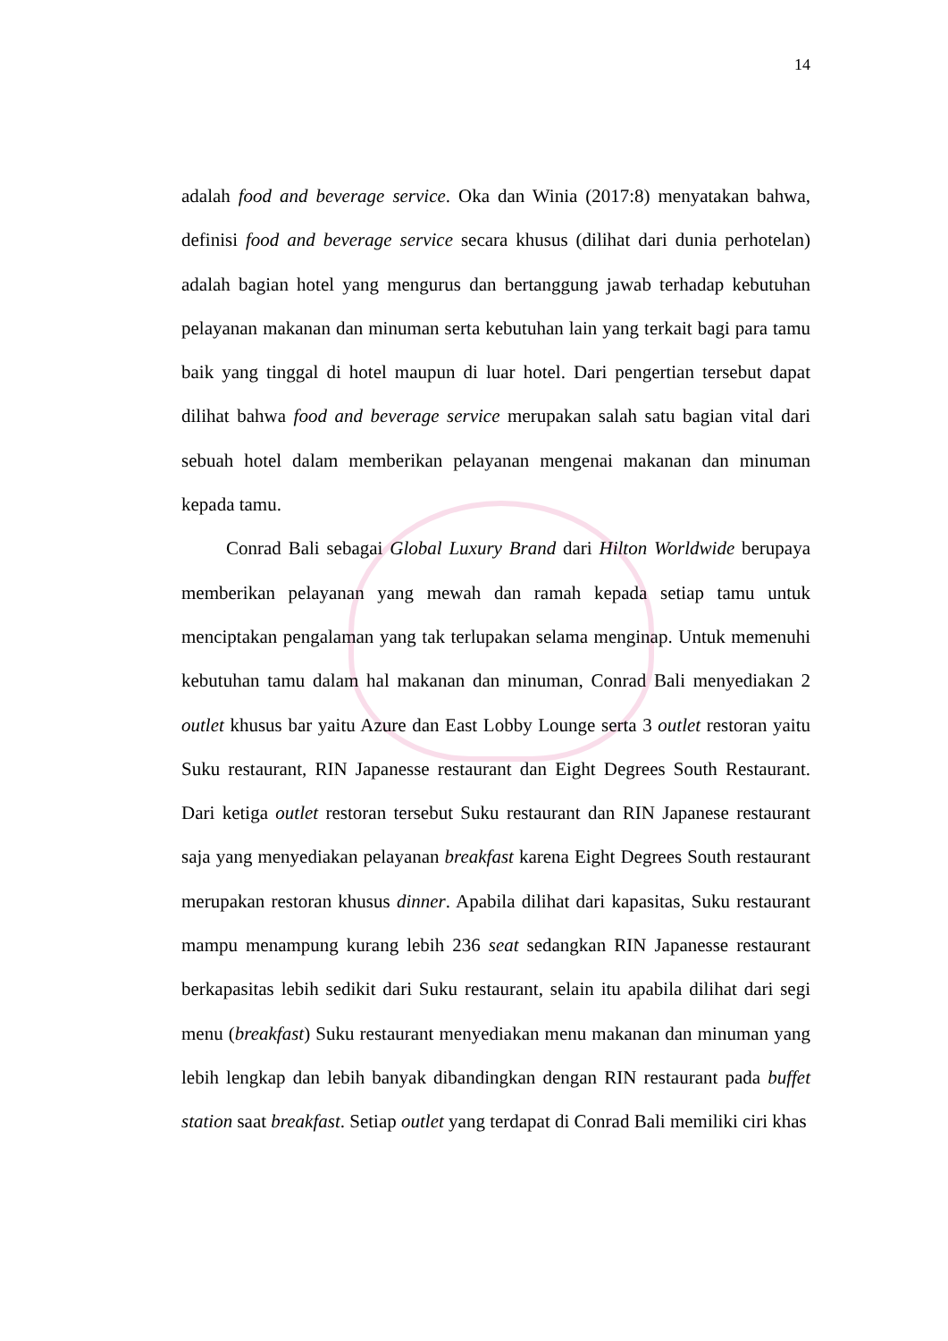14
adalah food and beverage service. Oka dan Winia (2017:8) menyatakan bahwa, definisi food and beverage service secara khusus (dilihat dari dunia perhotelan) adalah bagian hotel yang mengurus dan bertanggung jawab terhadap kebutuhan pelayanan makanan dan minuman serta kebutuhan lain yang terkait bagi para tamu baik yang tinggal di hotel maupun di luar hotel. Dari pengertian tersebut dapat dilihat bahwa food and beverage service merupakan salah satu bagian vital dari sebuah hotel dalam memberikan pelayanan mengenai makanan dan minuman kepada tamu.
Conrad Bali sebagai Global Luxury Brand dari Hilton Worldwide berupaya memberikan pelayanan yang mewah dan ramah kepada setiap tamu untuk menciptakan pengalaman yang tak terlupakan selama menginap. Untuk memenuhi kebutuhan tamu dalam hal makanan dan minuman, Conrad Bali menyediakan 2 outlet khusus bar yaitu Azure dan East Lobby Lounge serta 3 outlet restoran yaitu Suku restaurant, RIN Japanesse restaurant dan Eight Degrees South Restaurant. Dari ketiga outlet restoran tersebut Suku restaurant dan RIN Japanese restaurant saja yang menyediakan pelayanan breakfast karena Eight Degrees South restaurant merupakan restoran khusus dinner. Apabila dilihat dari kapasitas, Suku restaurant mampu menampung kurang lebih 236 seat sedangkan RIN Japanesse restaurant berkapasitas lebih sedikit dari Suku restaurant, selain itu apabila dilihat dari segi menu (breakfast) Suku restaurant menyediakan menu makanan dan minuman yang lebih lengkap dan lebih banyak dibandingkan dengan RIN restaurant pada buffet station saat breakfast. Setiap outlet yang terdapat di Conrad Bali memiliki ciri khas